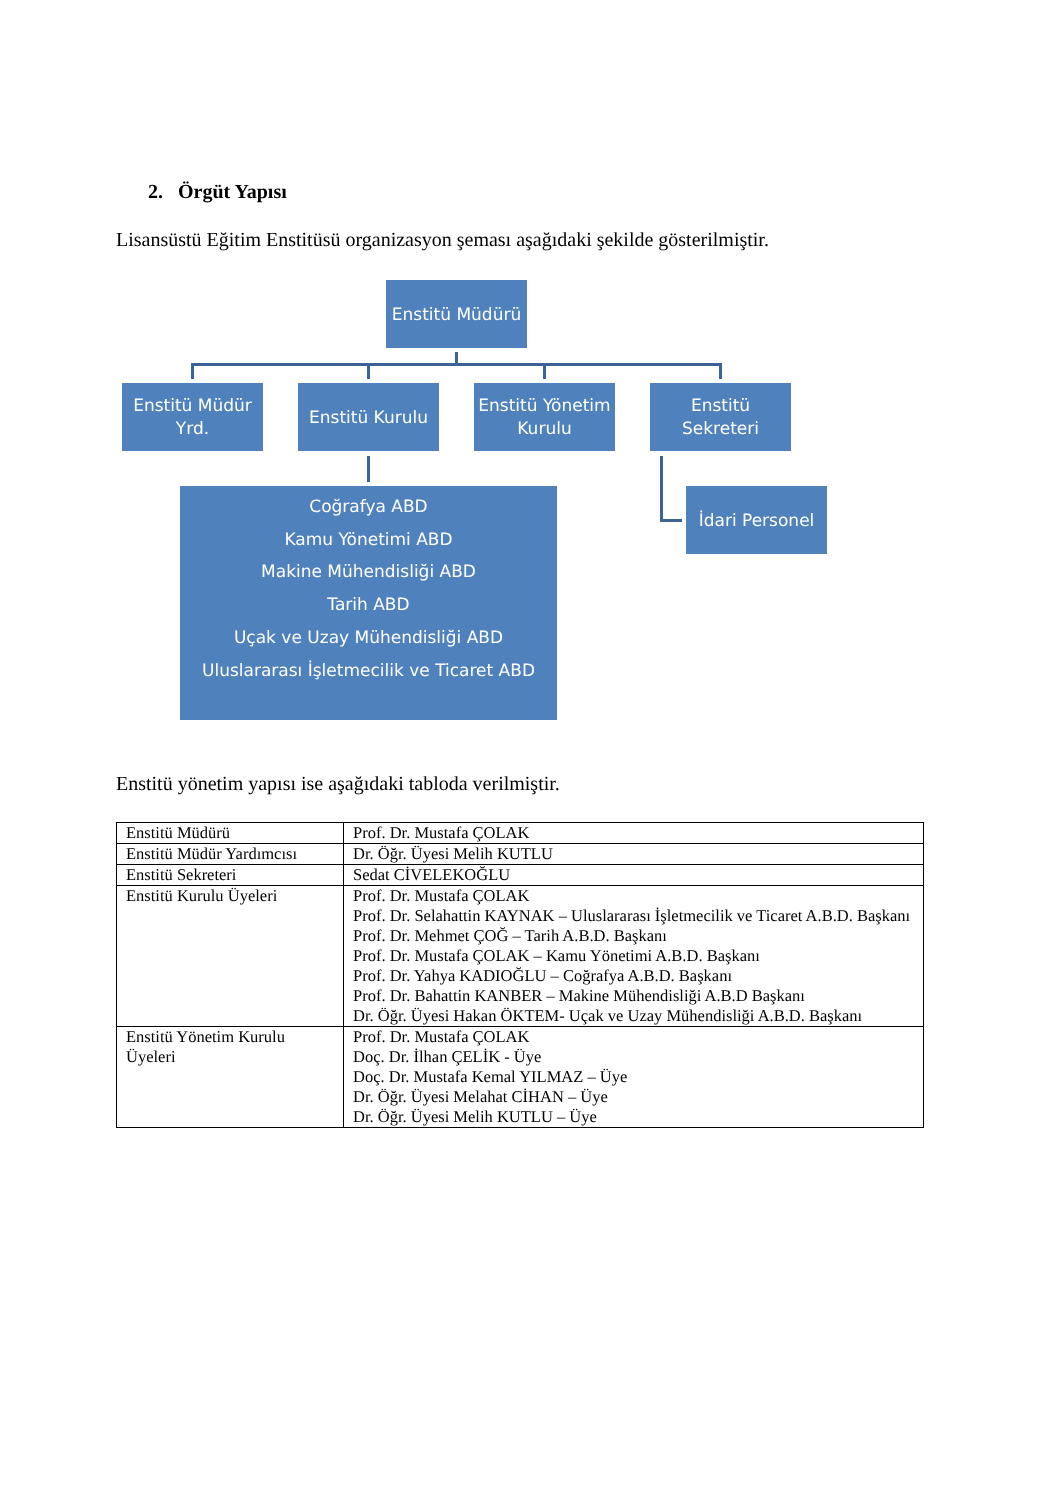2. Örgüt Yapısı
Lisansüstü Eğitim Enstitüsü organizasyon şeması aşağıdaki şekilde gösterilmiştir.
Enstitü Müdürü
Enstitü Müdür
Yrd.
Enstitü Kurulu
Enstitü Yönetim
Kurulu
Enstitü Sekreteri
Coğrafya ABD
Kamu Yönetimi ABD
Makine Mühendisliği ABD
Tarih ABD
Uçak ve Uzay Mühendisliği ABD
Uluslararası İşletmecilik ve Ticaret ABD
İdari Personel
Enstitü yönetim yapısı ise aşağıdaki tabloda verilmiştir.
| Enstitü Müdürü | Prof. Dr. Mustafa ÇOLAK |
| Enstitü Müdür Yardımcısı | Dr. Öğr. Üyesi Melih KUTLU |
| Enstitü Sekreteri | Sedat CİVELEKOĞLU |
| Enstitü Kurulu Üyeleri | Prof. Dr. Mustafa ÇOLAK Prof. Dr. Selahattin KAYNAK – Uluslararası İşletmecilik ve Ticaret A.B.D. Başkanı Prof. Dr. Mehmet ÇOĞ – Tarih A.B.D. Başkanı Prof. Dr. Mustafa ÇOLAK – Kamu Yönetimi A.B.D. Başkanı Prof. Dr. Yahya KADIOĞLU – Coğrafya A.B.D. Başkanı Prof. Dr. Bahattin KANBER – Makine Mühendisliği A.B.D Başkanı Dr. Öğr. Üyesi Hakan ÖKTEM- Uçak ve Uzay Mühendisliği A.B.D. Başkanı |
| Enstitü Yönetim Kurulu Üyeleri | Prof. Dr. Mustafa ÇOLAK Doç. Dr. İlhan ÇELİK - Üye Doç. Dr. Mustafa Kemal YILMAZ – Üye Dr. Öğr. Üyesi Melahat CİHAN – Üye Dr. Öğr. Üyesi Melih KUTLU – Üye |